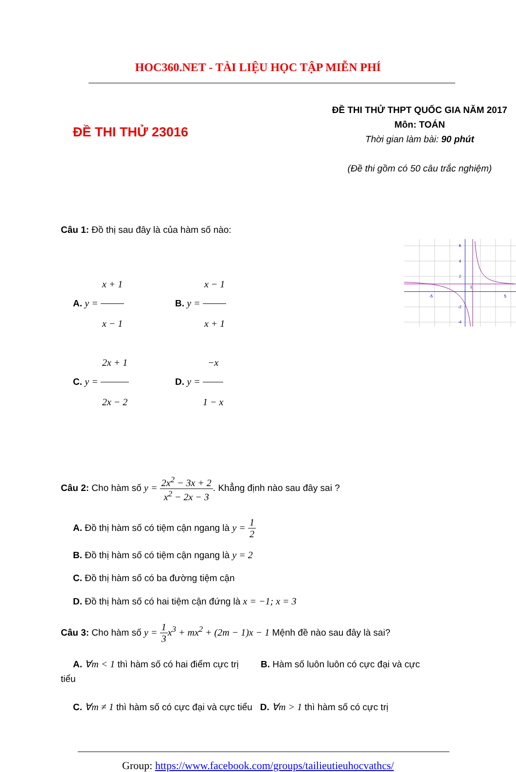HOC360.NET - TÀI LIỆU HỌC TẬP MIỄN PHÍ
ĐỀ THI THỬ 23016
ĐỀ THI THỬ THPT QUỐC GIA NĂM 2017
Môn: TOÁN
Thời gian làm bài: 90 phút
(Đề thi gồm có 50 câu trắc nghiệm)
Câu 1: Đồ thị sau đây là của hàm số nào:
A. y = x + 1 x − 1 B. y = x − 1 x + 1
C. y = 2x + 1 2x − 2
D. y = −x 1 − x
6
4
2
-5
5
-2
-4
1
Câu 2: Cho hàm số y = 2x<sup>2</sup> − 3x + 2 x<sup>2</sup> − 2x − 3. Khẳng định nào sau đây sai ?
A. Đồ thị hàm số có tiệm cận ngang là y = 1 2
B. Đồ thị hàm số có tiệm cận ngang là y = 2
C. Đồ thị hàm số có ba đường tiệm cận
D. Đồ thị hàm số có hai tiệm cận đứng là x = −1; x = 3
Câu 3: Cho hàm số y = 1 3 x<sup>3</sup> + mx<sup>2</sup> + (2m − 1)x − 1 Mệnh đề nào sau đây là sai?
A. ∀m < 1 thì hàm số có hai điểm cực trị B. Hàm số luôn luôn có cực đại và cực
tiểu
C. ∀m ≠ 1 thì hàm số có cực đại và cực tiểu D. ∀m > 1 thì hàm số có cực trị
Group: https://www.facebook.com/groups/tailieutieuhocvathcs/